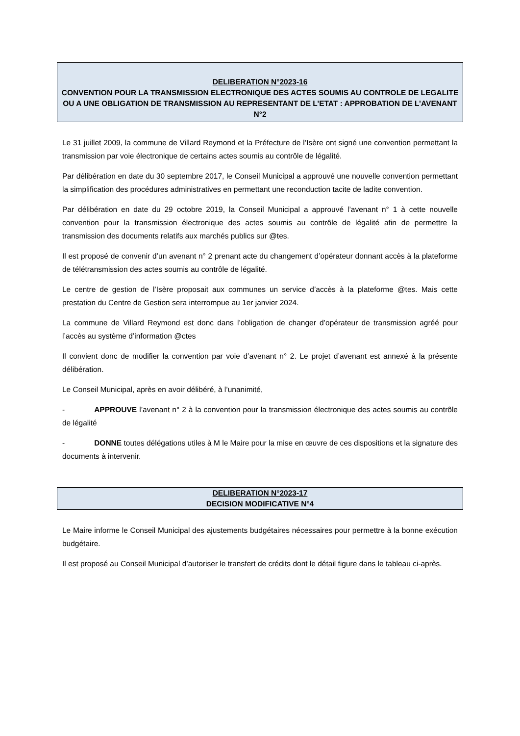DELIBERATION N°2023-16
CONVENTION POUR LA TRANSMISSION ELECTRONIQUE DES ACTES SOUMIS AU CONTROLE DE LEGALITE OU A UNE OBLIGATION DE TRANSMISSION AU REPRESENTANT DE L’ETAT : APPROBATION DE L’AVENANT N°2
Le 31 juillet 2009, la commune de Villard Reymond et la Préfecture de l’Isère ont signé une convention permettant la transmission par voie électronique de certains actes soumis au contrôle de légalité.
Par délibération en date du 30 septembre 2017, le Conseil Municipal a approuvé une nouvelle convention permettant la simplification des procédures administratives en permettant une reconduction tacite de ladite convention.
Par délibération en date du 29 octobre 2019, la Conseil Municipal a approuvé l’avenant n° 1 à cette nouvelle convention pour la transmission électronique des actes soumis au contrôle de légalité afin de permettre la transmission des documents relatifs aux marchés publics sur @tes.
Il est proposé de convenir d’un avenant n° 2 prenant acte du changement d’opérateur donnant accès à la plateforme de télétransmission des actes soumis au contrôle de légalité.
Le centre de gestion de l’Isère proposait aux communes un service d’accès à la plateforme @tes. Mais cette prestation du Centre de Gestion sera interrompue au 1er janvier 2024.
La commune de Villard Reymond est donc dans l’obligation de changer d’opérateur de transmission agréé pour l’accès au système d’information @ctes
Il convient donc de modifier la convention par voie d’avenant n° 2. Le projet d’avenant est annexé à la présente délibération.
Le Conseil Municipal, après en avoir délibéré, à l’unanimité,
- APPROUVE l’avenant n° 2 à la convention pour la transmission électronique des actes soumis au contrôle de légalité
- DONNE toutes délégations utiles à M le Maire pour la mise en œuvre de ces dispositions et la signature des documents à intervenir.
DELIBERATION N°2023-17
DECISION MODIFICATIVE N°4
Le Maire informe le Conseil Municipal des ajustements budgétaires nécessaires pour permettre à la bonne exécution budgétaire.
Il est proposé au Conseil Municipal d’autoriser le transfert de crédits dont le détail figure dans le tableau ci-après.